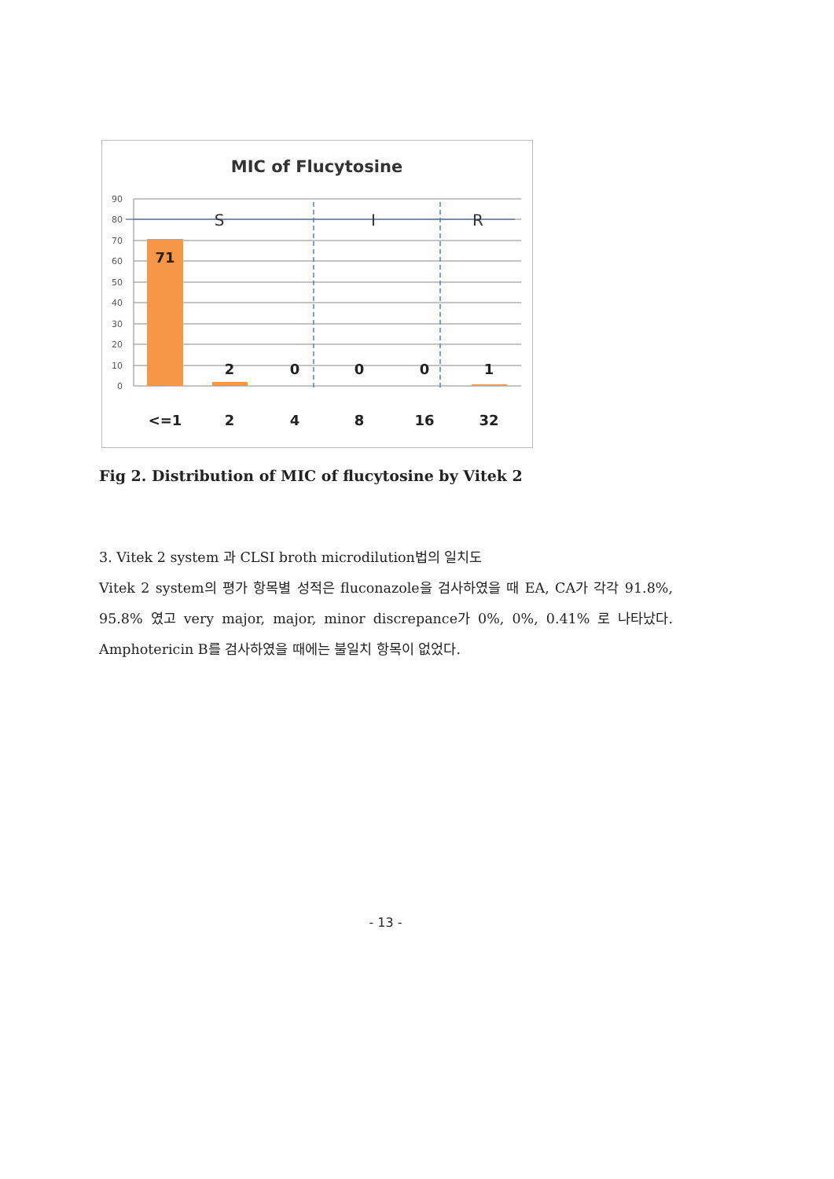MIC of Flucytosine
90
80
70
60
50
40
30
20
10
0
S
I
R
71
2
0
0
0
1
<=1
2
4
8
16
32
Fig 2. Distribution of MIC of flucytosine by Vitek 2
3. Vitek 2 system 과 CLSI broth microdilution법의 일치도
Vitek 2 system의 평가 항목별 성적은 fluconazole을 검사하였을 때 EA, CA가 각각 91.8%, 95.8% 였고 very major, major, minor discrepance가 0%, 0%, 0.41% 로 나타났다. Amphotericin B를 검사하였을 때에는 불일치 항목이 없었다.
- 13 -